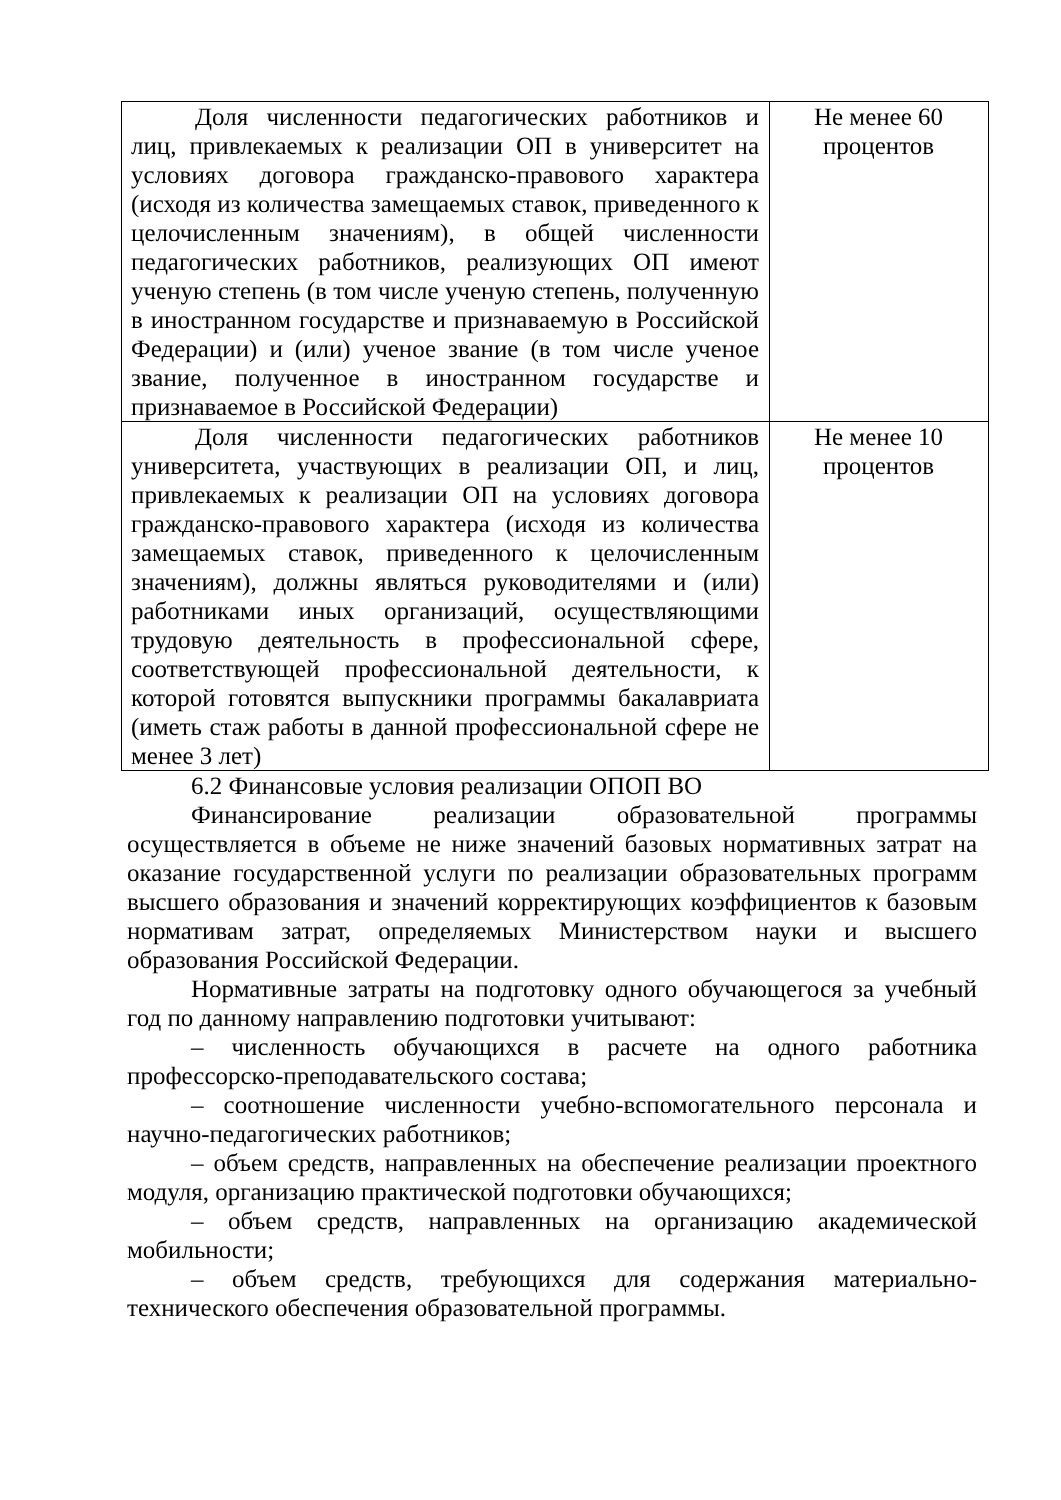| Доля численности педагогических работников и лиц, привлекаемых к реализации ОП в университет на условиях договора гражданско-правового характера (исходя из количества замещаемых ставок, приведенного к целочисленным значениям), в общей численности педагогических работников, реализующих ОП имеют ученую степень (в том числе ученую степень, полученную в иностранном государстве и признаваемую в Российской Федерации) и (или) ученое звание (в том числе ученое звание, полученное в иностранном государстве и признаваемое в Российской Федерации) | Не менее 60 процентов |
| Доля численности педагогических работников университета, участвующих в реализации ОП, и лиц, привлекаемых к реализации ОП на условиях договора гражданско-правового характера (исходя из количества замещаемых ставок, приведенного к целочисленным значениям), должны являться руководителями и (или) работниками иных организаций, осуществляющими трудовую деятельность в профессиональной сфере, соответствующей профессиональной деятельности, к которой готовятся выпускники программы бакалавриата (иметь стаж работы в данной профессиональной сфере не менее 3 лет) | Не менее 10 процентов |
6.2 Финансовые условия реализации ОПОП ВО
Финансирование реализации образовательной программы осуществляется в объеме не ниже значений базовых нормативных затрат на оказание государственной услуги по реализации образовательных программ высшего образования и значений корректирующих коэффициентов к базовым нормативам затрат, определяемых Министерством науки и высшего образования Российской Федерации.
Нормативные затраты на подготовку одного обучающегося за учебный год по данному направлению подготовки учитывают:
– численность обучающихся в расчете на одного работника профессорско-преподавательского состава;
– соотношение численности учебно-вспомогательного персонала и научно-педагогических работников;
– объем средств, направленных на обеспечение реализации проектного модуля, организацию практической подготовки обучающихся;
– объем средств, направленных на организацию академической мобильности;
– объем средств, требующихся для содержания материально-технического обеспечения образовательной программы.